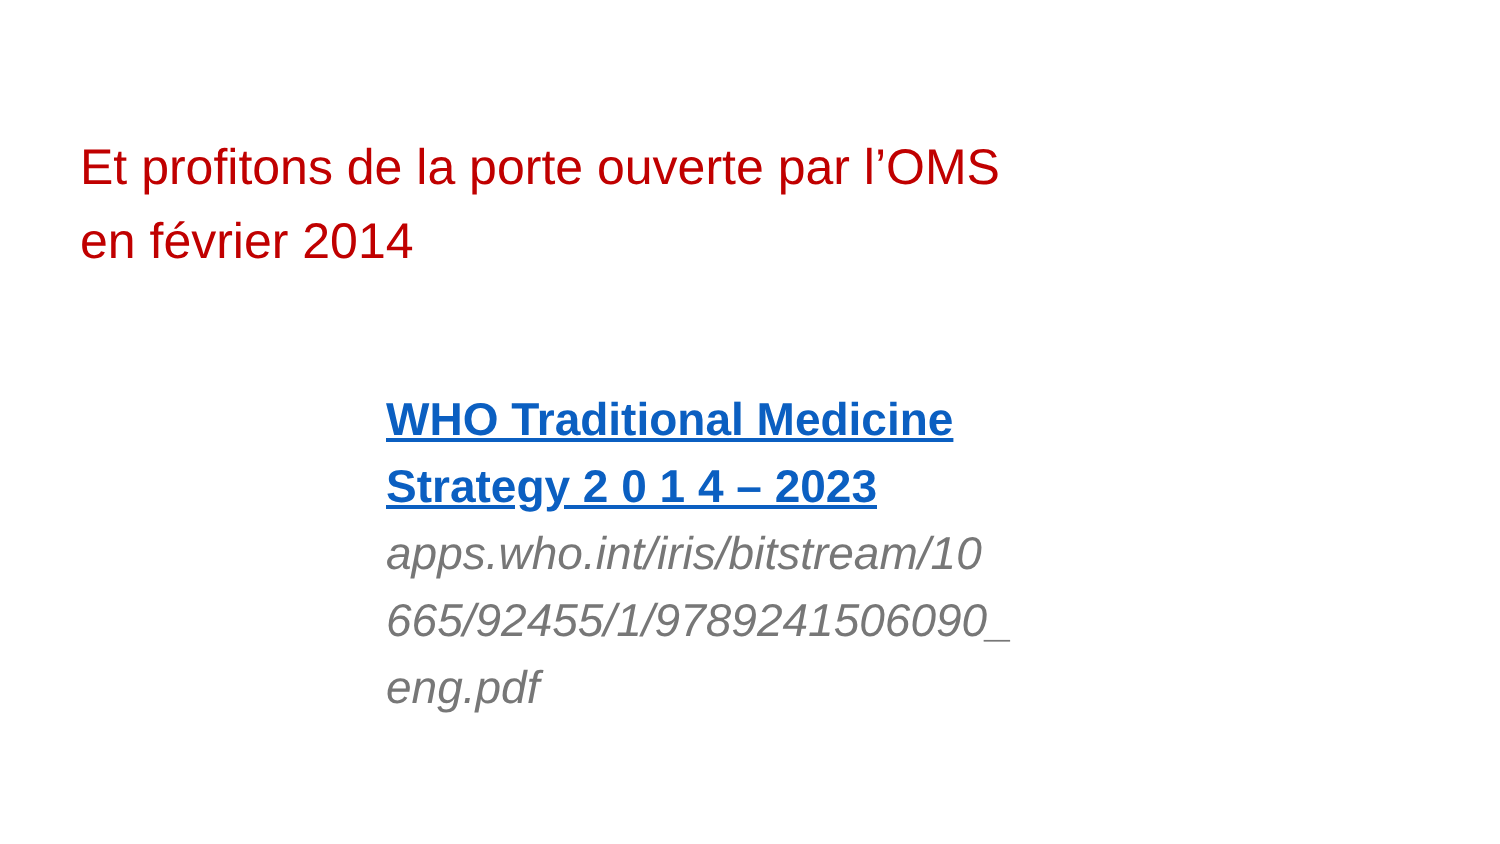Et profitons de la porte ouverte par l’OMS
en février 2014
WHO Traditional Medicine
Strategy 2 0 1 4 – 2023
apps.who.int/iris/bitstream/10
665/92455/1/9789241506090_
eng.pdf